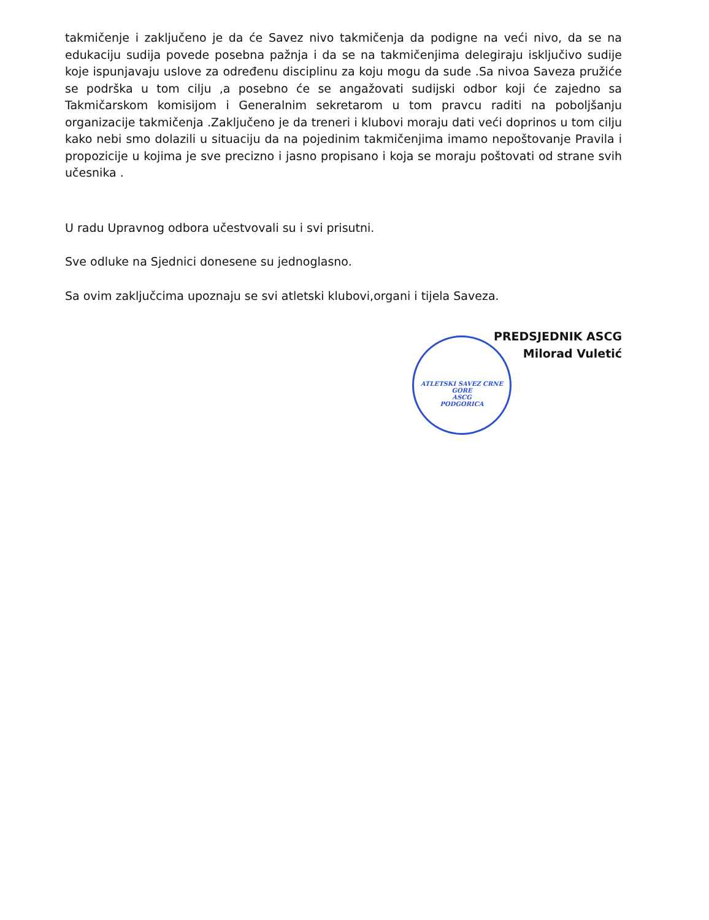takmičenje i zaključeno je da će Savez nivo takmičenja da podigne na veći nivo, da se na edukaciju sudija povede posebna pažnja i da se na takmičenjima delegiraju isključivo sudije koje ispunjavaju uslove za određenu disciplinu za koju mogu da sude .Sa nivoa Saveza pružiće se podrška u tom cilju ,a posebno će se angažovati sudijski odbor koji će zajedno sa Takmičarskom komisijom i Generalnim sekretarom u tom pravcu raditi na poboljšanju organizacije takmičenja .Zaključeno je da treneri i klubovi moraju dati veći doprinos u tom cilju kako nebi smo dolazili u situaciju da na pojedinim takmičenjima imamo nepoštovanje Pravila i propozicije u kojima je sve precizno i jasno propisano i koja se moraju poštovati od strane svih učesnika .
U radu Upravnog odbora učestvovali su i svi prisutni.
Sve odluke na Sjednici donesene su jednoglasno.
Sa ovim zaključcima upoznaju se svi atletski klubovi,organi i tijela Saveza.
PREDSJEDNIK ASCG
Milorad Vuletić
ATLETSKI SAVEZ CRNE GORE
ASCG
PODGORICA